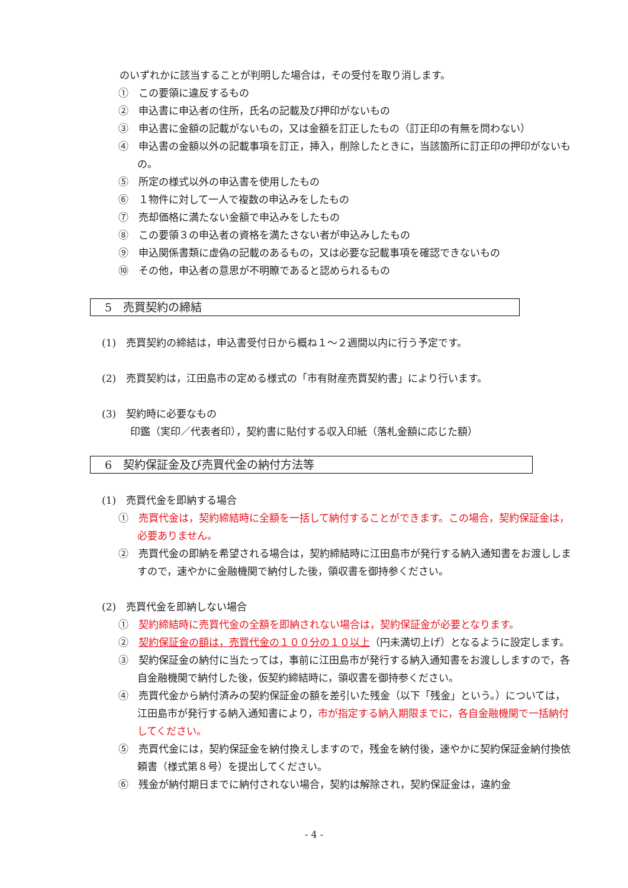のいずれかに該当することが判明した場合は，その受付を取り消します。
①　この要領に違反するもの
②　申込書に申込者の住所，氏名の記載及び押印がないもの
③　申込書に金額の記載がないもの，又は金額を訂正したもの（訂正印の有無を問わない）
④　申込書の金額以外の記載事項を訂正，挿入，削除したときに，当該箇所に訂正印の押印がないもの。
⑤　所定の様式以外の申込書を使用したもの
⑥　１物件に対して一人で複数の申込みをしたもの
⑦　売却価格に満たない金額で申込みをしたもの
⑧　この要領３の申込者の資格を満たさない者が申込みしたもの
⑨　申込関係書類に虚偽の記載のあるもの，又は必要な記載事項を確認できないもの
⑩　その他，申込者の意思が不明瞭であると認められるもの
5　売買契約の締結
(1)　売買契約の締結は，申込書受付日から概ね１～２週間以内に行う予定です。
(2)　売買契約は，江田島市の定める様式の「市有財産売買契約書」により行います。
(3)　契約時に必要なもの
印鑑（実印／代表者印），契約書に貼付する収入印紙（落札金額に応じた額）
6　契約保証金及び売買代金の納付方法等
(1)　売買代金を即納する場合
①　売買代金は，契約締結時に全額を一括して納付することができます。この場合，契約保証金は，必要ありません。
②　売買代金の即納を希望される場合は，契約締結時に江田島市が発行する納入通知書をお渡ししますので，速やかに金融機関で納付した後，領収書を御持参ください。
(2)　売買代金を即納しない場合
①　契約締結時に売買代金の全額を即納されない場合は，契約保証金が必要となります。
②　契約保証金の額は，売買代金の１００分の１０以上（円未満切上げ）となるように設定します。
③　契約保証金の納付に当たっては，事前に江田島市が発行する納入通知書をお渡ししますので，各自金融機関で納付した後，仮契約締結時に，領収書を御持参ください。
④　売買代金から納付済みの契約保証金の額を差引いた残金（以下「残金」という。）については，江田島市が発行する納入通知書により，市が指定する納入期限までに，各自金融機関で一括納付してください。
⑤　売買代金には，契約保証金を納付換えしますので，残金を納付後，速やかに契約保証金納付換依頼書（様式第８号）を提出してください。
⑥　残金が納付期日までに納付されない場合，契約は解除され，契約保証金は，違約金
- 4 -